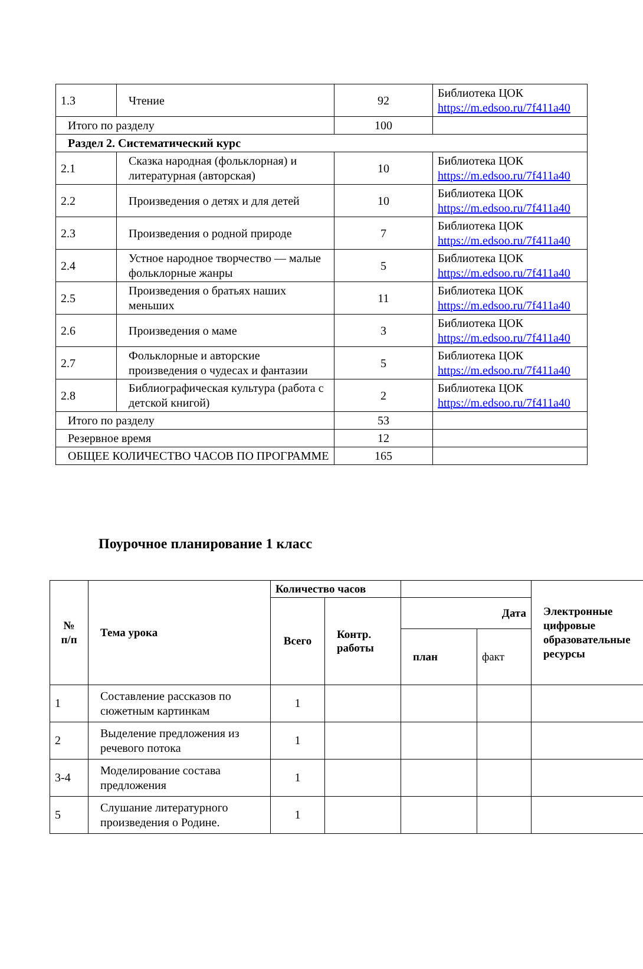| 1.3 | Чтение | 92 | Библиотека ЦОК https://m.edsoo.ru/7f411a40 |
| Итого по разделу | | 100 | |
| Раздел 2. Систематический курс | | | |
| 2.1 | Сказка народная (фольклорная) и литературная (авторская) | 10 | Библиотека ЦОК https://m.edsoo.ru/7f411a40 |
| 2.2 | Произведения о детях и для детей | 10 | Библиотека ЦОК https://m.edsoo.ru/7f411a40 |
| 2.3 | Произведения о родной природе | 7 | Библиотека ЦОК https://m.edsoo.ru/7f411a40 |
| 2.4 | Устное народное творчество — малые фольклорные жанры | 5 | Библиотека ЦОК https://m.edsoo.ru/7f411a40 |
| 2.5 | Произведения о братьях наших меньших | 11 | Библиотека ЦОК https://m.edsoo.ru/7f411a40 |
| 2.6 | Произведения о маме | 3 | Библиотека ЦОК https://m.edsoo.ru/7f411a40 |
| 2.7 | Фольклорные и авторские произведения о чудесах и фантазии | 5 | Библиотека ЦОК https://m.edsoo.ru/7f411a40 |
| 2.8 | Библиографическая культура (работа с детской книгой) | 2 | Библиотека ЦОК https://m.edsoo.ru/7f411a40 |
| Итого по разделу | | 53 | |
| Резервное время | | 12 | |
| ОБЩЕЕ КОЛИЧЕСТВО ЧАСОВ ПО ПРОГРАММЕ | | 165 | |
Поурочное планирование 1 класс
| № п/п | Тема урока | Количество часов | | | | Электронные цифровые образовательные ресурсы |
| --- | --- | --- | --- | --- | --- | --- |
| | | Всего | Контр. работы | Дата | | |
| | | | | план | факт | |
| 1 | Составление рассказов по сюжетным картинкам | 1 | | | | |
| 2 | Выделение предложения из речевого потока | 1 | | | | |
| 3-4 | Моделирование состава предложения | 1 | | | | |
| 5 | Слушание литературного произведения о Родине. | 1 | | | | |